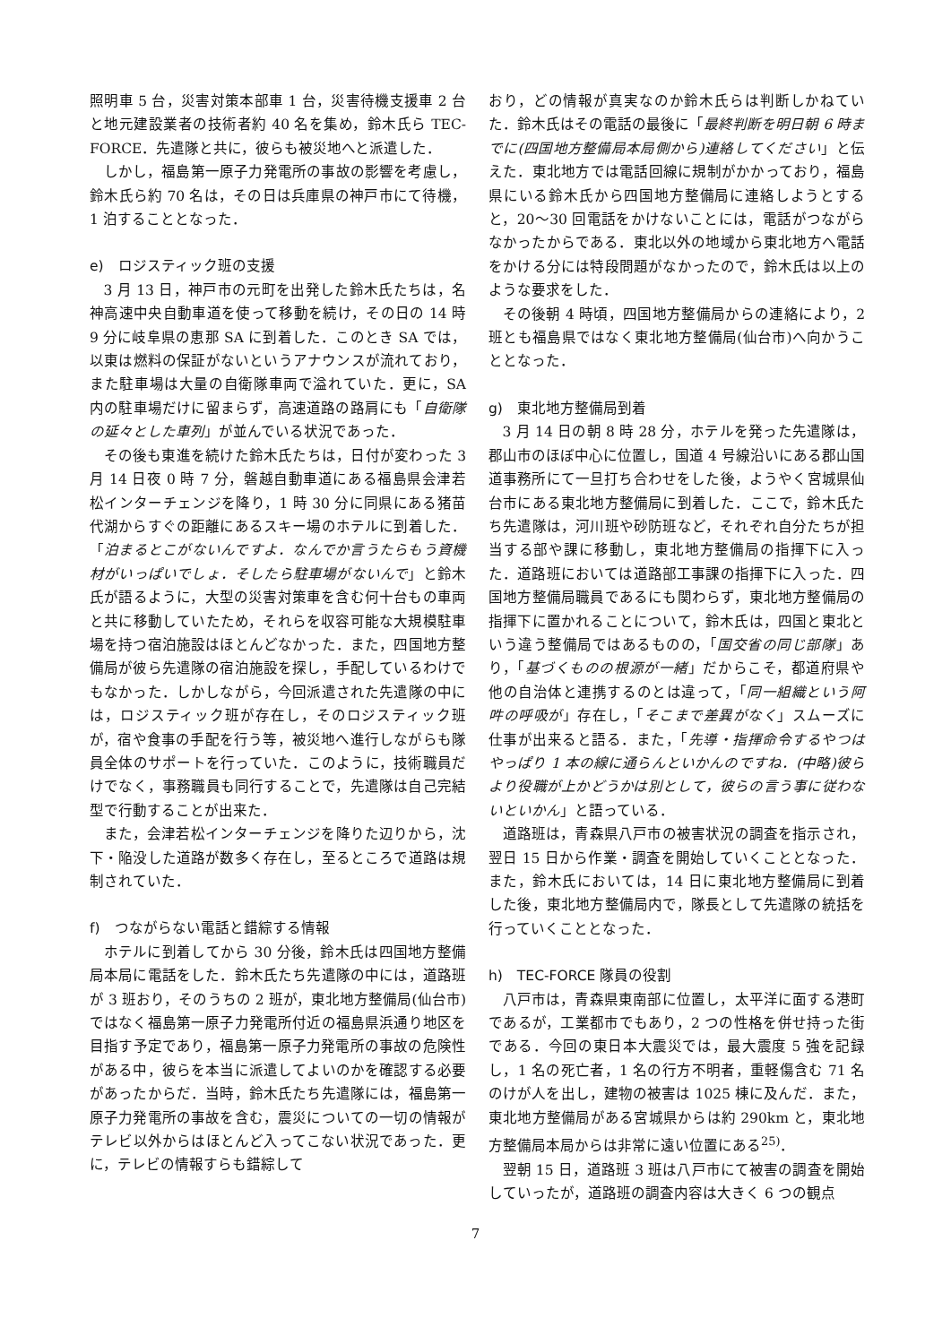照明車 5 台，災害対策本部車 1 台，災害待機支援車 2 台と地元建設業者の技術者約 40 名を集め，鈴木氏ら TEC-FORCE．先遣隊と共に，彼らも被災地へと派遣した．
しかし，福島第一原子力発電所の事故の影響を考慮し，鈴木氏ら約 70 名は，その日は兵庫県の神戸市にて待機，1 泊することとなった．
e)　ロジスティック班の支援
3 月 13 日，神戸市の元町を出発した鈴木氏たちは，名神高速中央自動車道を使って移動を続け，その日の 14 時 9 分に岐阜県の恵那 SA に到着した．このとき SA では，以東は燃料の保証がないというアナウンスが流れており，また駐車場は大量の自衛隊車両で溢れていた．更に，SA 内の駐車場だけに留まらず，高速道路の路肩にも「自衛隊の延々とした車列」が並んでいる状況であった．
その後も東進を続けた鈴木氏たちは，日付が変わった 3 月 14 日夜 0 時 7 分，磐越自動車道にある福島県会津若松インターチェンジを降り，1 時 30 分に同県にある猪苗代湖からすぐの距離にあるスキー場のホテルに到着した．「泊まるとこがないんですよ．なんでか言うたらもう資機材がいっぱいでしょ．そしたら駐車場がないんで」と鈴木氏が語るように，大型の災害対策車を含む何十台もの車両と共に移動していたため，それらを収容可能な大規模駐車場を持つ宿泊施設はほとんどなかった．また，四国地方整備局が彼ら先遣隊の宿泊施設を探し，手配しているわけでもなかった．しかしながら，今回派遣された先遣隊の中には，ロジスティック班が存在し，そのロジスティック班が，宿や食事の手配を行う等，被災地へ進行しながらも隊員全体のサポートを行っていた．このように，技術職員だけでなく，事務職員も同行することで，先遣隊は自己完結型で行動することが出来た．
また，会津若松インターチェンジを降りた辺りから，沈下・陥没した道路が数多く存在し，至るところで道路は規制されていた．
f)　つながらない電話と錯綜する情報
ホテルに到着してから 30 分後，鈴木氏は四国地方整備局本局に電話をした．鈴木氏たち先遣隊の中には，道路班が 3 班おり，そのうちの 2 班が，東北地方整備局(仙台市)ではなく福島第一原子力発電所付近の福島県浜通り地区を目指す予定であり，福島第一原子力発電所の事故の危険性がある中，彼らを本当に派遣してよいのかを確認する必要があったからだ．当時，鈴木氏たち先遣隊には，福島第一原子力発電所の事故を含む，震災についての一切の情報がテレビ以外からはほとんど入ってこない状況であった．更に，テレビの情報すらも錯綜して
おり，どの情報が真実なのか鈴木氏らは判断しかねていた．鈴木氏はその電話の最後に「最終判断を明日朝 6 時までに(四国地方整備局本局側から)連絡してください」と伝えた．東北地方では電話回線に規制がかかっており，福島県にいる鈴木氏から四国地方整備局に連絡しようとすると，20～30 回電話をかけないことには，電話がつながらなかったからである．東北以外の地域から東北地方へ電話をかける分には特段問題がなかったので，鈴木氏は以上のような要求をした．
その後朝 4 時頃，四国地方整備局からの連絡により，2 班とも福島県ではなく東北地方整備局(仙台市)へ向かうこととなった．
g)　東北地方整備局到着
3 月 14 日の朝 8 時 28 分，ホテルを発った先遣隊は，郡山市のほぼ中心に位置し，国道 4 号線沿いにある郡山国道事務所にて一旦打ち合わせをした後，ようやく宮城県仙台市にある東北地方整備局に到着した．ここで，鈴木氏たち先遣隊は，河川班や砂防班など，それぞれ自分たちが担当する部や課に移動し，東北地方整備局の指揮下に入った．道路班においては道路部工事課の指揮下に入った．四国地方整備局職員であるにも関わらず，東北地方整備局の指揮下に置かれることについて，鈴木氏は，四国と東北という違う整備局ではあるものの，「国交省の同じ部隊」あり，「基づくものの根源が一緒」だからこそ，都道府県や他の自治体と連携するのとは違って，「同一組織という阿吽の呼吸が」存在し，「そこまで差異がなく」スムーズに仕事が出来ると語る．また，「先導・指揮命令するやつはやっぱり 1 本の線に通らんといかんのですね．(中略)彼らより役職が上かどうかは別として，彼らの言う事に従わないといかん」と語っている．
道路班は，青森県八戸市の被害状況の調査を指示され，翌日 15 日から作業・調査を開始していくこととなった．また，鈴木氏においては，14 日に東北地方整備局に到着した後，東北地方整備局内で，隊長として先遣隊の統括を行っていくこととなった．
h)　TEC-FORCE 隊員の役割
八戸市は，青森県東南部に位置し，太平洋に面する港町であるが，工業都市でもあり，2 つの性格を併せ持った街である．今回の東日本大震災では，最大震度 5 強を記録し，1 名の死亡者，1 名の行方不明者，重軽傷含む 71 名のけが人を出し，建物の被害は 1025 棟に及んだ．また，東北地方整備局がある宮城県からは約 290km と，東北地方整備局本局からは非常に遠い位置にある<sup>25)</sup>．
翌朝 15 日，道路班 3 班は八戸市にて被害の調査を開始していったが，道路班の調査内容は大きく 6 つの観点
7